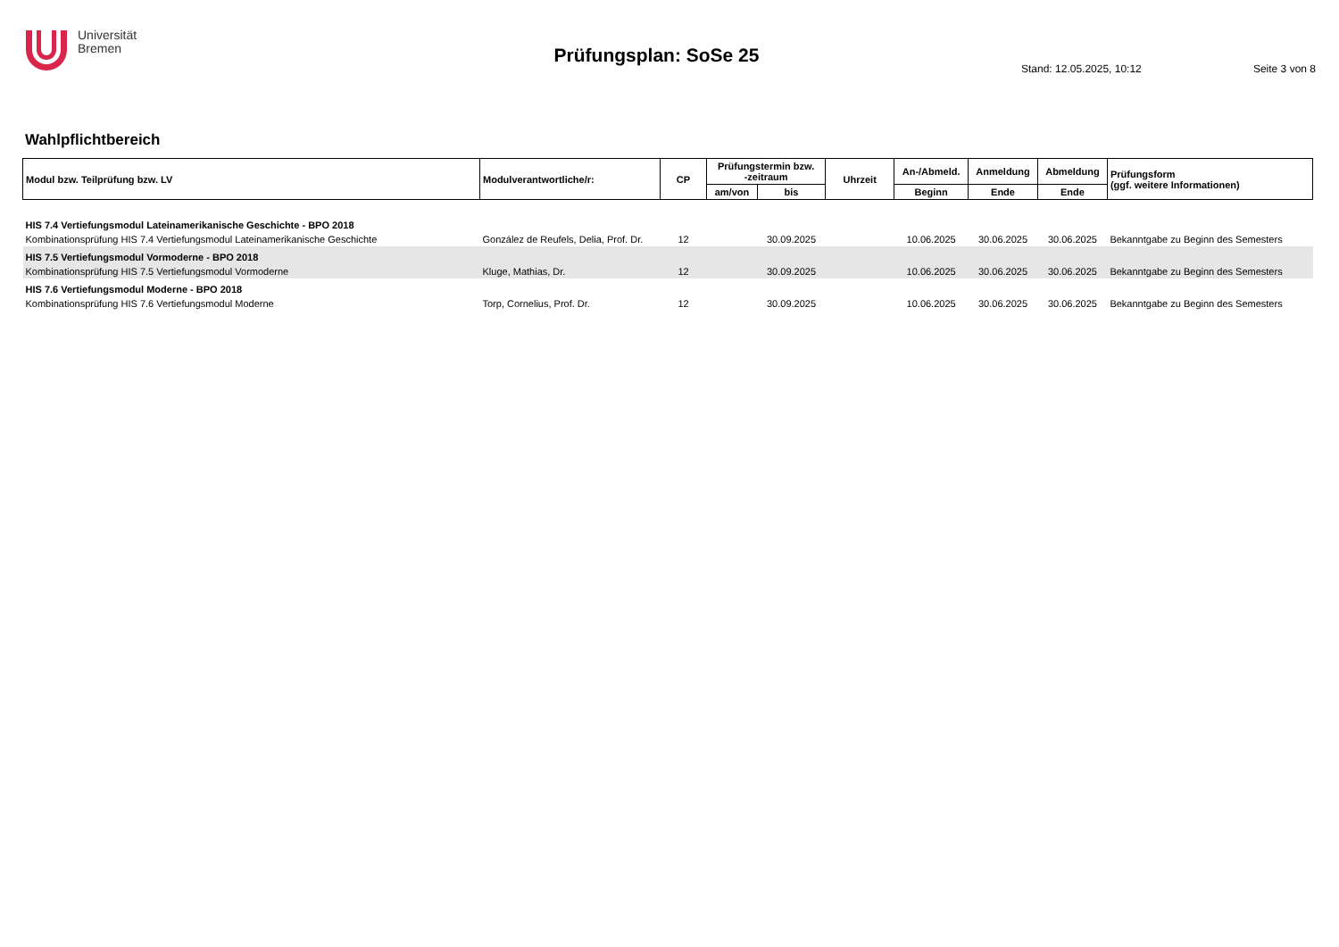Universität
Bremen
Prüfungsplan: SoSe 25
Stand: 12.05.2025, 10:12 Seite 3 von 8
Wahlpflichtbereich
| Modul bzw. Teilprüfung bzw. LV | Modulverantwortliche/r: | CP | Prüfungstermin bzw. -zeitraum | | Uhrzeit | An-/Abmeld. | Anmeldung | Abmeldung | Prüfungsform (ggf. weitere Informationen) |
| --- | --- | --- | --- | --- | --- | --- | --- | --- | --- |
| | | | am/von | bis | | Beginn | Ende | Ende | |
| HIS 7.4 Vertiefungsmodul Lateinamerikanische Geschichte - BPO 2018 | | | | | | | | | |
| Kombinationsprüfung HIS 7.4 Vertiefungsmodul Lateinamerikanische Geschichte | González de Reufels, Delia, Prof. Dr. | 12 | | 30.09.2025 | | 10.06.2025 | 30.06.2025 | 30.06.2025 | Bekanntgabe zu Beginn des Semesters |
| HIS 7.5 Vertiefungsmodul Vormoderne - BPO 2018 | | | | | | | | | |
| Kombinationsprüfung HIS 7.5 Vertiefungsmodul Vormoderne | Kluge, Mathias, Dr. | 12 | | 30.09.2025 | | 10.06.2025 | 30.06.2025 | 30.06.2025 | Bekanntgabe zu Beginn des Semesters |
| HIS 7.6 Vertiefungsmodul Moderne - BPO 2018 | | | | | | | | | |
| Kombinationsprüfung HIS 7.6 Vertiefungsmodul Moderne | Torp, Cornelius, Prof. Dr. | 12 | | 30.09.2025 | | 10.06.2025 | 30.06.2025 | 30.06.2025 | Bekanntgabe zu Beginn des Semesters |